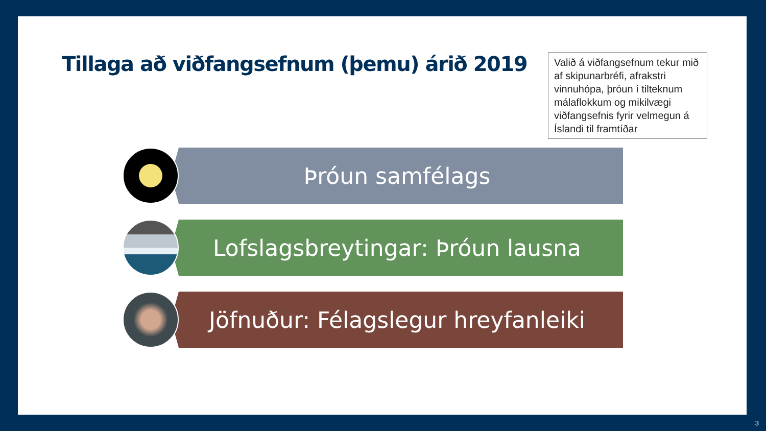Tillaga að viðfangsefnum (þemu) árið 2019
Valið á viðfangsefnum tekur mið af skipunarbréfi, afrakstri vinnuhópa, þróun í tilteknum málaflokkum og mikilvægi viðfangsefnis fyrir velmegun á Íslandi til framtíðar
Þróun samfélags
Lofslagsbreytingar: Þróun lausna
Jöfnuður: Félagslegur hreyfanleiki
3